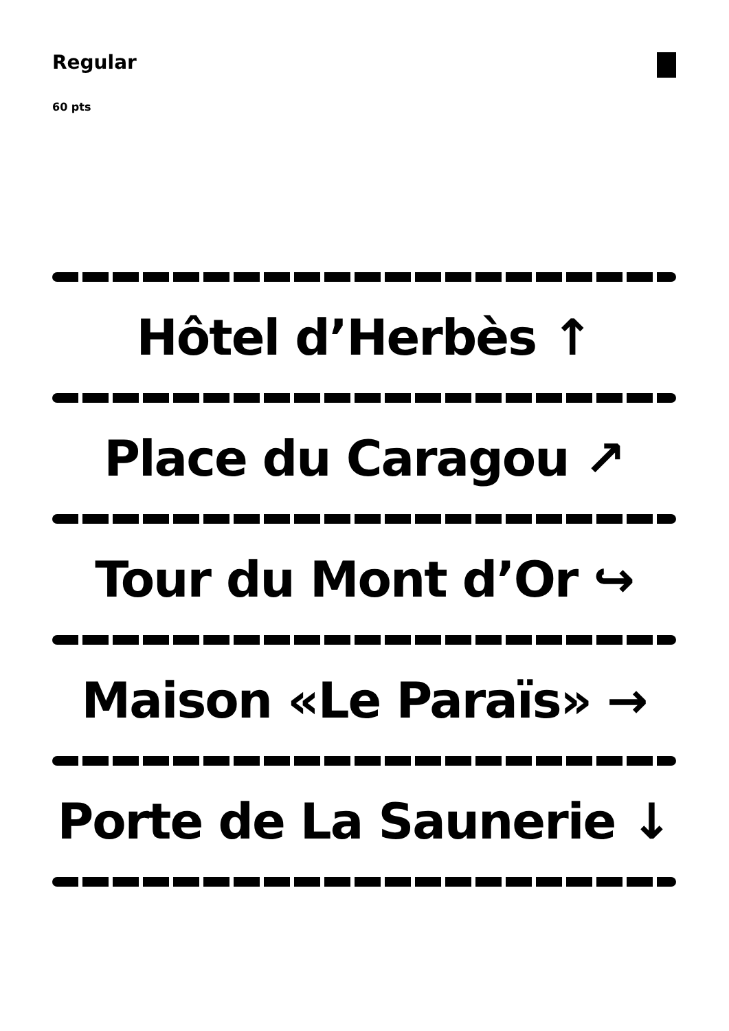Regular
60 pts
Hôtel d’Herbès ↑
Place du Caragou ↗
Tour du Mont d’Or ↪
Maison «Le Paraïs» →
Porte de La Saunerie ↓